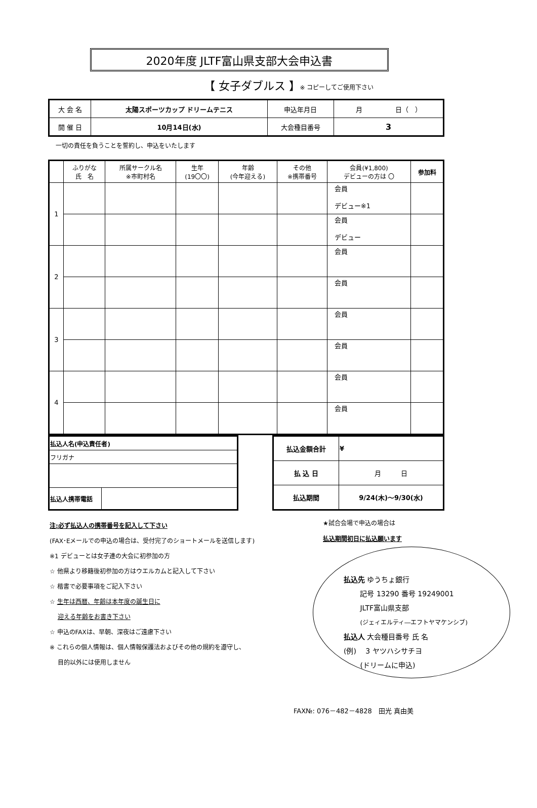2020年度 JLTF富山県支部大会申込書
【 女子ダブルス 】※ コピーしてご使用下さい
| 大 会 名 | 太陽スポーツカップ ドリームテニス | 申込年月日 | 月 日（ ） |
| 開 催 日 | 10月14日(水) | 大会種目番号 | 3 |
一切の責任を負うことを誓約し、申込をいたします
| | ふりがな 氏 名 | 所属サークル名 ※市町村名 | 生年 (19〇〇) | 年齢 (今年迎える) | その他 ※携帯番号 | 会員(¥1,800) デビューの方は 〇 | 参加料 |
| --- | --- | --- | --- | --- | --- | --- | --- |
| 1 | | | | | | 会員 デビュー※1 | |
| | | | | | | 会員 デビュー | |
| 2 | | | | | | 会員 | |
| | | | | | | 会員 | |
| 3 | | | | | | 会員 | |
| | | | | | | 会員 | |
| 4 | | | | | | 会員 | |
| | | | | | | 会員 | |
| 払込人名(申込責任者) | |
| フリガナ | |
| 払込人携帯電話 | |
| 払込金額合計 | ¥ |
| 払 込 日 | 月 日 |
| 払込期間 | 9/24(木)～9/30(水) |
注:必ず払込人の携帯番号を記入して下さい
(FAX･Eメールでの申込の場合は、受付完了のショートメールを送信します)
※1 デビューとは女子連の大会に初参加の方
☆ 他県より移籍後初参加の方はウエルカムと記入して下さい
☆ 楷書で必要事項をご記入下さい
☆ 生年は西暦、年齢は本年度の誕生日に
　 迎える年齢をお書き下さい
☆ 申込のFAXは、早朝、深夜はご遠慮下さい
※ これらの個人情報は、個人情報保護法およびその他の規約を遵守し、
　 目的以外には使用しません
★試合会場で申込の場合は
払込期間初日に払込願います
払込先 ゆうちょ銀行
　　 記号 13290 番号 19249001
　　 JLTF富山県支部
　　 (ジェィエルティ―エフトヤマケンシブ)
払込人 大会種目番号 氏 名
(例)　 3 ヤツハシサチヨ
　　 (ドリームに申込)
FAX№: 076－482－4828　田光 真由美